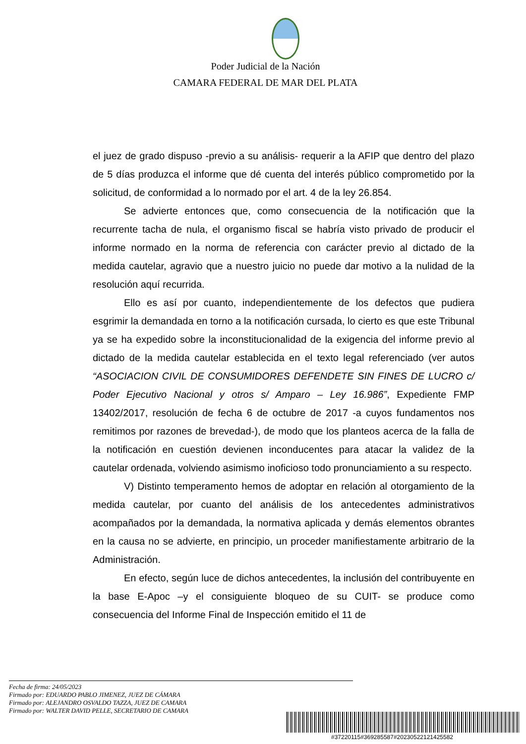Poder Judicial de la Nación
CAMARA FEDERAL DE MAR DEL PLATA
el juez de grado dispuso -previo a su análisis- requerir a la AFIP que dentro del plazo de 5 días produzca el informe que dé cuenta del interés público comprometido por la solicitud, de conformidad a lo normado por el art. 4 de la ley 26.854.
Se advierte entonces que, como consecuencia de la notificación que la recurrente tacha de nula, el organismo fiscal se habría visto privado de producir el informe normado en la norma de referencia con carácter previo al dictado de la medida cautelar, agravio que a nuestro juicio no puede dar motivo a la nulidad de la resolución aquí recurrida.
Ello es así por cuanto, independientemente de los defectos que pudiera esgrimir la demandada en torno a la notificación cursada, lo cierto es que este Tribunal ya se ha expedido sobre la inconstitucionalidad de la exigencia del informe previo al dictado de la medida cautelar establecida en el texto legal referenciado (ver autos “ASOCIACION CIVIL DE CONSUMIDORES DEFENDETE SIN FINES DE LUCRO c/ Poder Ejecutivo Nacional y otros s/ Amparo – Ley 16.986”, Expediente FMP 13402/2017, resolución de fecha 6 de octubre de 2017 -a cuyos fundamentos nos remitimos por razones de brevedad-), de modo que los planteos acerca de la falla de la notificación en cuestión devienen inconducentes para atacar la validez de la cautelar ordenada, volviendo asimismo inoficioso todo pronunciamiento a su respecto.
V) Distinto temperamento hemos de adoptar en relación al otorgamiento de la medida cautelar, por cuanto del análisis de los antecedentes administrativos acompañados por la demandada, la normativa aplicada y demás elementos obrantes en la causa no se advierte, en principio, un proceder manifiestamente arbitrario de la Administración.
En efecto, según luce de dichos antecedentes, la inclusión del contribuyente en la base E-Apoc –y el consiguiente bloqueo de su CUIT- se produce como consecuencia del Informe Final de Inspección emitido el 11 de
Fecha de firma: 24/05/2023
Firmado por: EDUARDO PABLO JIMENEZ, JUEZ DE CÁMARA
Firmado por: ALEJANDRO OSVALDO TAZZA, JUEZ DE CAMARA
Firmado por: WALTER DAVID PELLE, SECRETARIO DE CAMARA
#37220115#369285587#20230522121425582